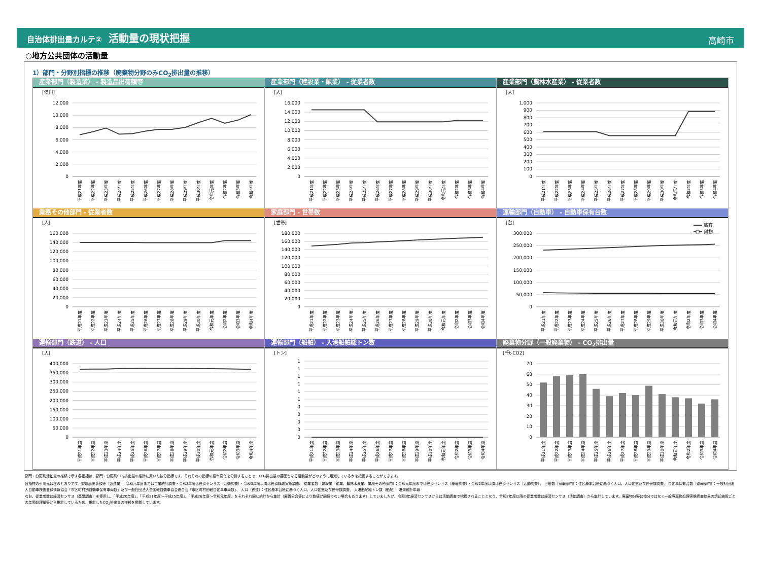自治体排出量カルテ② 活動量の現状把握
高崎市
○地方公共団体の活動量
1）部門・分野別指標の推移（廃棄物分野のみCO<sub>2</sub>排出量の推移）
産業部門（製造業） - 製造品出荷額等
[億円]
0
2,000
4,000
6,000
8,000
10,000
12,000
平成21年度
平成22年度
平成23年度
平成24年度
平成25年度
平成26年度
平成27年度
平成28年度
平成29年度
平成30年度
令和元年度
令和2年度
令和3年度
令和4年度
産業部門（建設業・鉱業） - 従業者数
[人]
0
2,000
4,000
6,000
8,000
10,000
12,000
14,000
16,000
平成21年度
平成22年度
平成23年度
平成24年度
平成25年度
平成26年度
平成27年度
平成28年度
平成29年度
平成30年度
令和元年度
令和2年度
令和3年度
令和4年度
産業部門（農林水産業） - 従業者数
[人]
0
100
200
300
400
500
600
700
800
900
1,000
平成21年度
平成22年度
平成23年度
平成24年度
平成25年度
平成26年度
平成27年度
平成28年度
平成29年度
平成30年度
令和元年度
令和2年度
令和3年度
令和4年度
業務その他部門 - 従業者数
[人]
0
20,000
40,000
60,000
80,000
100,000
120,000
140,000
160,000
平成21年度
平成22年度
平成23年度
平成24年度
平成25年度
平成26年度
平成27年度
平成28年度
平成29年度
平成30年度
令和元年度
令和2年度
令和3年度
令和4年度
家庭部門 - 世帯数
[世帯]
0
20,000
40,000
60,000
80,000
100,000
120,000
140,000
160,000
180,000
平成21年度
平成22年度
平成23年度
平成24年度
平成25年度
平成26年度
平成27年度
平成28年度
平成29年度
平成30年度
令和元年度
令和2年度
令和3年度
令和4年度
運輸部門（自動車） - 自動車保有台数
[台]
旅客
貨物
0
50,000
100,000
150,000
200,000
250,000
300,000
平成21年度
平成22年度
平成23年度
平成24年度
平成25年度
平成26年度
平成27年度
平成28年度
平成29年度
平成30年度
令和元年度
令和2年度
令和3年度
令和4年度
運輸部門（鉄道） - 人口
[人]
0
50,000
100,000
150,000
200,000
250,000
300,000
350,000
400,000
平成21年度
平成22年度
平成23年度
平成24年度
平成25年度
平成26年度
平成27年度
平成28年度
平成29年度
平成30年度
令和元年度
令和2年度
令和3年度
令和4年度
運輸部門（船舶） - 入港船舶総トン数
[トン]
0
0
0
0
0
1
1
1
1
1
1
平成21年度
平成22年度
平成23年度
平成24年度
平成25年度
平成26年度
平成27年度
平成28年度
平成29年度
平成30年度
令和元年度
令和2年度
令和3年度
令和4年度
廃棄物分野（一般廃棄物） - CO<sub>2</sub>排出量
[千t-CO2]
0
10
20
30
40
50
60
70
平成21年度
平成22年度
平成23年度
平成24年度
平成25年度
平成26年度
平成27年度
平成28年度
平成29年度
平成30年度
令和元年度
令和2年度
令和3年度
令和4年度
部門・分野別活動量の推移で示す各指標は、部門・分野別CO<sub>2</sub>排出量の推計に用いた按分指標です。それぞれの指標の経年変化を分析することで、CO<sub>2</sub>排出量の要因となる活動量がどのように増減しているかを把握することができます。
各指標の引用元は次のとおりです。製造品出荷額等（製造業）：令和元年度までは工業統計調査・令和2年度は経済センサス（活動調査）・令和3年度以降は経済構造実態調査、 従業者数（建設業・鉱業、農林水産業、業務その他部門）：令和元年度までは経済センサス（基礎調査）・令和2年度以降は経済センサス（活動調査）、 世帯数（家庭部門）：住民基本台帳に基づく人口、人口動態及び世帯数調査、 自動車保有台数（運輸部門）：一般財団法人自動車検査登録情報協会「市区町村別自動車保有車両数」及び一般社団法人全国軽自動車協会連合会「市区町村別軽自動車車両数」、 人口（鉄道）：住民基本台帳に基づく人口、人口動態及び世帯数調査、 入港船舶総トン数（船舶）：港湾統計年報
なお、従業者数は経済センサス（基礎調査）を使用し、「平成20年度」、「平成21年度～平成25年度」、「平成26年度～令和元年度」をそれぞれ同じ統計から集計（廃置分合等により数値が同値でない場合もあります）していましたが、令和3年経済センサスからは活動調査で把握されることとなり、令和2年度以降の従業者数は経済センサス（活動調査）から集計しています。廃棄物分野は按分ではなく一般廃棄物処理実態調査結果の焼却施設ごとの年間処理量等から推計しているため、推計したCO<sub>2</sub>排出量の推移を掲載しています。